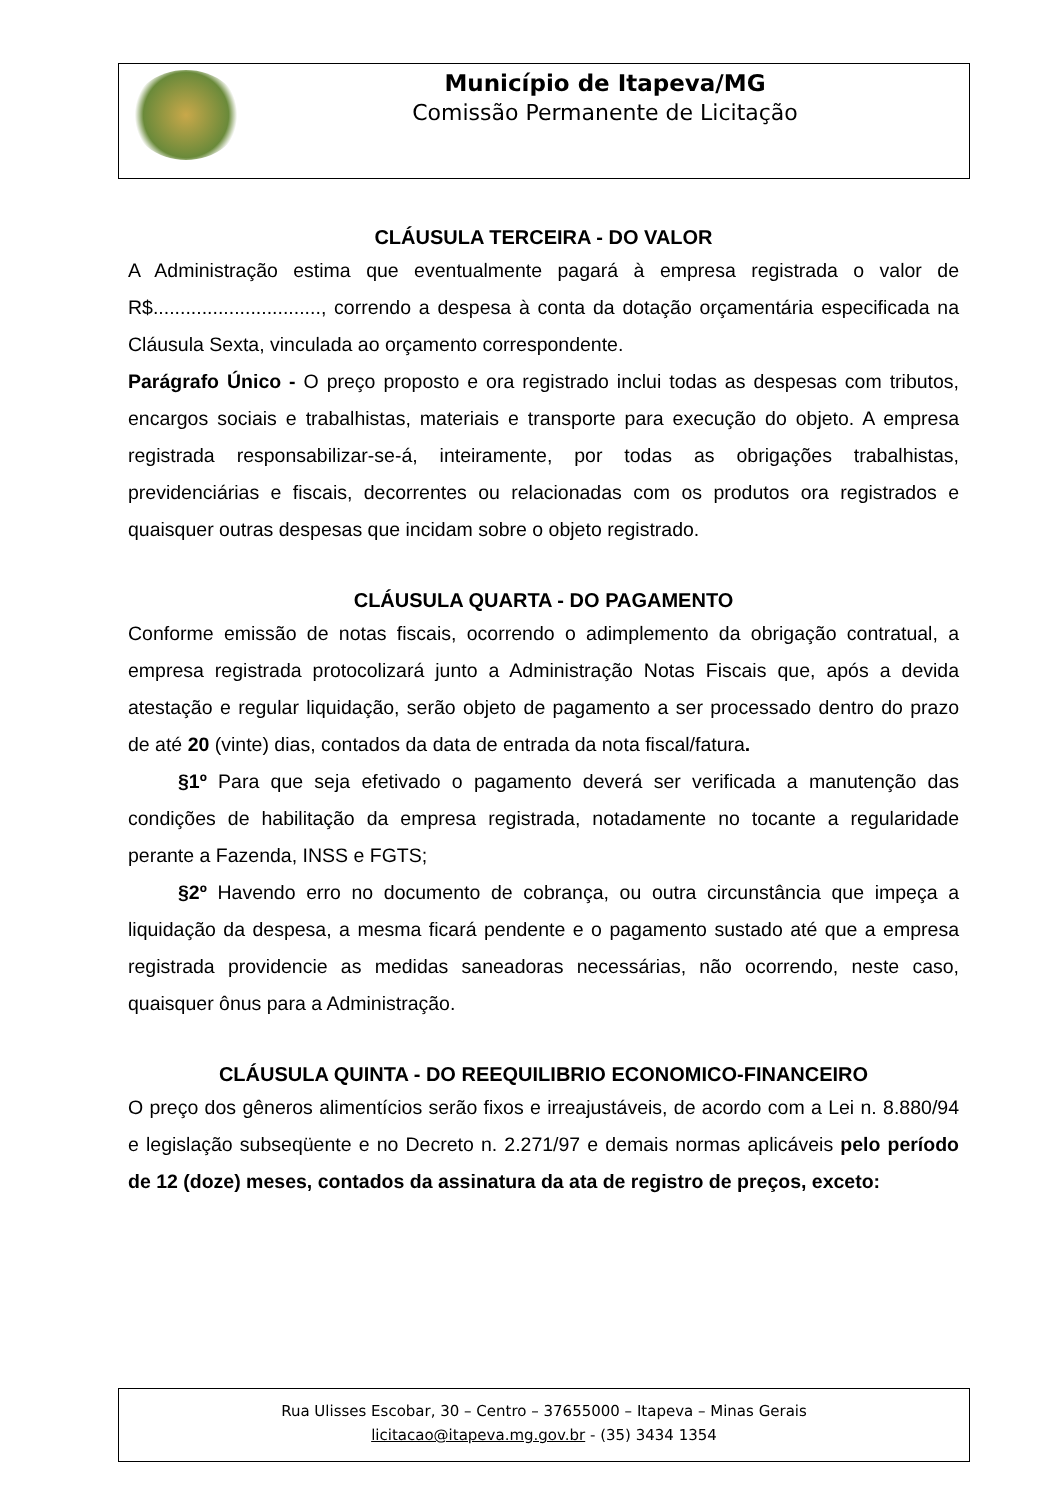Município de Itapeva/MG
Comissão Permanente de Licitação
CLÁUSULA TERCEIRA - DO VALOR
A Administração estima que eventualmente pagará à empresa registrada o valor de R$..............................., correndo a despesa à conta da dotação orçamentária especificada na Cláusula Sexta, vinculada ao orçamento correspondente.
Parágrafo Único - O preço proposto e ora registrado inclui todas as despesas com tributos, encargos sociais e trabalhistas, materiais e transporte para execução do objeto. A empresa registrada responsabilizar-se-á, inteiramente, por todas as obrigações trabalhistas, previdenciárias e fiscais, decorrentes ou relacionadas com os produtos ora registrados e quaisquer outras despesas que incidam sobre o objeto registrado.
CLÁUSULA QUARTA - DO PAGAMENTO
Conforme emissão de notas fiscais, ocorrendo o adimplemento da obrigação contratual, a empresa registrada protocolizará junto a Administração Notas Fiscais que, após a devida atestação e regular liquidação, serão objeto de pagamento a ser processado dentro do prazo de até 20 (vinte) dias, contados da data de entrada da nota fiscal/fatura.
§1º Para que seja efetivado o pagamento deverá ser verificada a manutenção das condições de habilitação da empresa registrada, notadamente no tocante a regularidade perante a Fazenda, INSS e FGTS;
§2º Havendo erro no documento de cobrança, ou outra circunstância que impeça a liquidação da despesa, a mesma ficará pendente e o pagamento sustado até que a empresa registrada providencie as medidas saneadoras necessárias, não ocorrendo, neste caso, quaisquer ônus para a Administração.
CLÁUSULA QUINTA - DO REEQUILIBRIO ECONOMICO-FINANCEIRO
O preço dos gêneros alimentícios serão fixos e irreajustáveis, de acordo com a Lei n. 8.880/94 e legislação subseqüente e no Decreto n. 2.271/97 e demais normas aplicáveis pelo período de 12 (doze) meses, contados da assinatura da ata de registro de preços, exceto:
Rua Ulisses Escobar, 30 – Centro – 37655000 – Itapeva – Minas Gerais
licitacao@itapeva.mg.gov.br - (35) 3434 1354